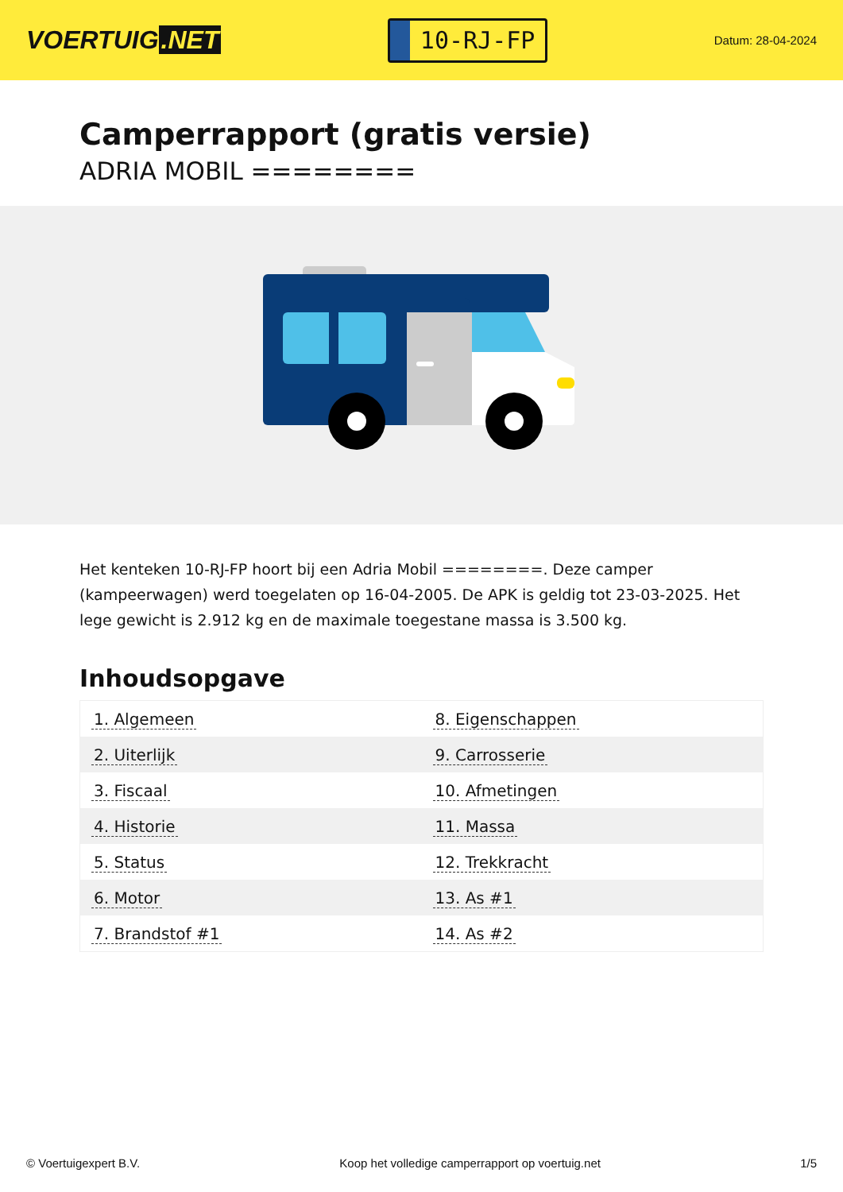VOERTUIG.NET
10-RJ-FP
Datum: 28-04-2024
Camperrapport (gratis versie)
ADRIA MOBIL ========
Het kenteken 10-RJ-FP hoort bij een Adria Mobil ========. Deze camper (kampeerwagen) werd toegelaten op 16-04-2005. De APK is geldig tot 23-03-2025. Het lege gewicht is 2.912 kg en de maximale toegestane massa is 3.500 kg.
Inhoudsopgave
| 1. Algemeen | 8. Eigenschappen |
| 2. Uiterlijk | 9. Carrosserie |
| 3. Fiscaal | 10. Afmetingen |
| 4. Historie | 11. Massa |
| 5. Status | 12. Trekkracht |
| 6. Motor | 13. As #1 |
| 7. Brandstof #1 | 14. As #2 |
© Voertuigexpert B.V. Koop het volledige camperrapport op voertuig.net 1/5